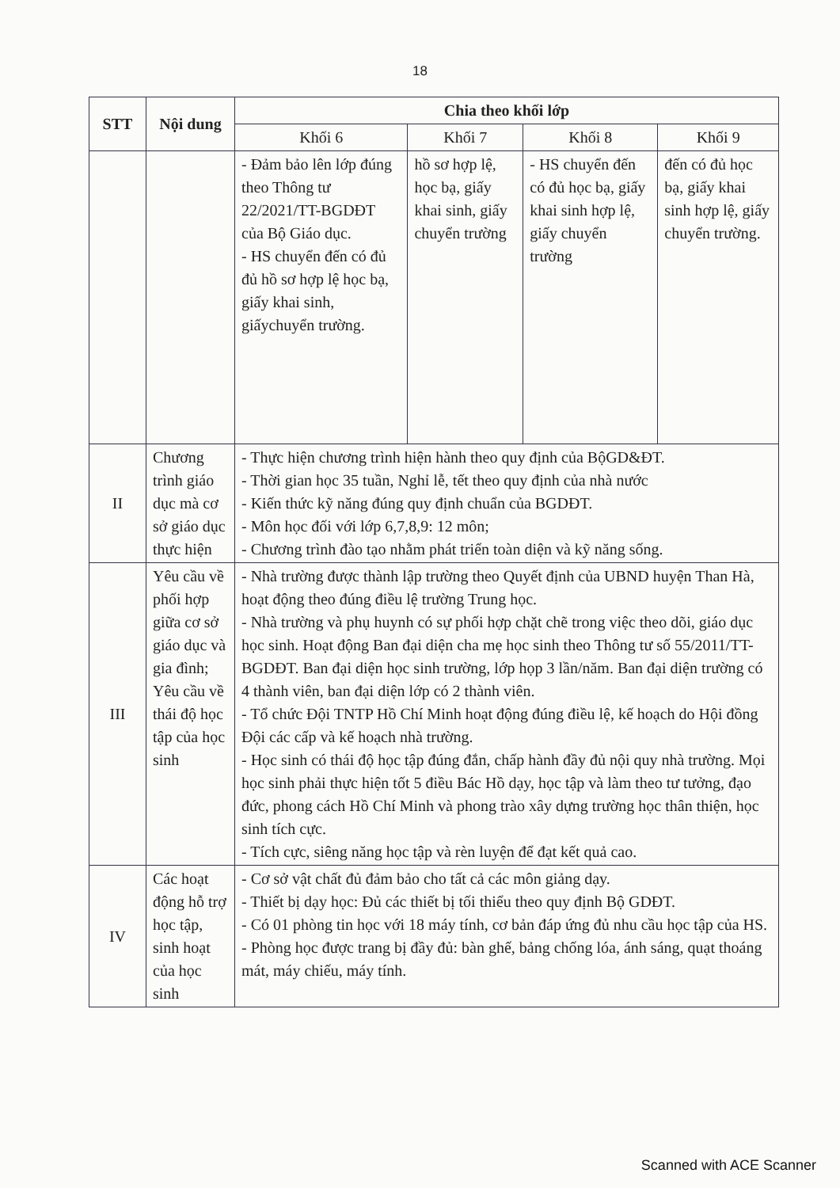18
| STT | Nội dung | Chia theo khối lớp | | | |
| --- | --- | --- | --- | --- | --- |
| | | Khối 6 | Khối 7 | Khối 8 | Khối 9 |
| | | - Đảm bảo lên lớp đúng theo Thông tư 22/2021/TT-BGDĐT của Bộ Giáo dục. - HS chuyển đến có đủ đủ hồ sơ hợp lệ học bạ, giấy khai sinh, giấychuyển trường. | hồ sơ hợp lệ, học bạ, giấy khai sinh, giấy chuyển trường | - HS chuyển đến có đủ học bạ, giấy khai sinh hợp lệ, giấy chuyển trường | đến có đủ học bạ, giấy khai sinh hợp lệ, giấy chuyển trường. |
| II | Chương trình giáo dục mà cơ sở giáo dục thực hiện | - Thực hiện chương trình hiện hành theo quy định của BộGD&ĐT. - Thời gian học 35 tuần, Nghỉ lễ, tết theo quy định của nhà nước - Kiến thức kỹ năng đúng quy định chuẩn của BGDĐT. - Môn học đối với lớp 6,7,8,9: 12 môn; - Chương trình đào tạo nhằm phát triển toàn diện và kỹ năng sống. | | | |
| III | Yêu cầu về phối hợp giữa cơ sở giáo dục và gia đình; Yêu cầu về thái độ học tập của học sinh | - Nhà trường được thành lập trường theo Quyết định của UBND huyện Than Hà, hoạt động theo đúng điều lệ trường Trung học. - Nhà trường và phụ huynh có sự phối hợp chặt chẽ trong việc theo dõi, giáo dục học sinh. Hoạt động Ban đại diện cha mẹ học sinh theo Thông tư số 55/2011/TT-BGDĐT. Ban đại diện học sinh trường, lớp họp 3 lần/năm. Ban đại diện trường có 4 thành viên, ban đại diện lớp có 2 thành viên. - Tổ chức Đội TNTP Hồ Chí Minh hoạt động đúng điều lệ, kế hoạch do Hội đồng Đội các cấp và kế hoạch nhà trường. - Học sinh có thái độ học tập đúng đắn, chấp hành đầy đủ nội quy nhà trường. Mọi học sinh phải thực hiện tốt 5 điều Bác Hồ dạy, học tập và làm theo tư tưởng, đạo đức, phong cách Hồ Chí Minh và phong trào xây dựng trường học thân thiện, học sinh tích cực. - Tích cực, siêng năng học tập và rèn luyện để đạt kết quả cao. | | | |
| IV | Các hoạt động hỗ trợ học tập, sinh hoạt của học sinh | - Cơ sở vật chất đủ đảm bảo cho tất cả các môn giảng dạy. - Thiết bị dạy học: Đủ các thiết bị tối thiểu theo quy định Bộ GDĐT. - Có 01 phòng tin học với 18 máy tính, cơ bản đáp ứng đủ nhu cầu học tập của HS. - Phòng học được trang bị đầy đủ: bàn ghế, bảng chống lóa, ánh sáng, quạt thoáng mát, máy chiếu, máy tính. | | | |
Scanned with ACE Scanner